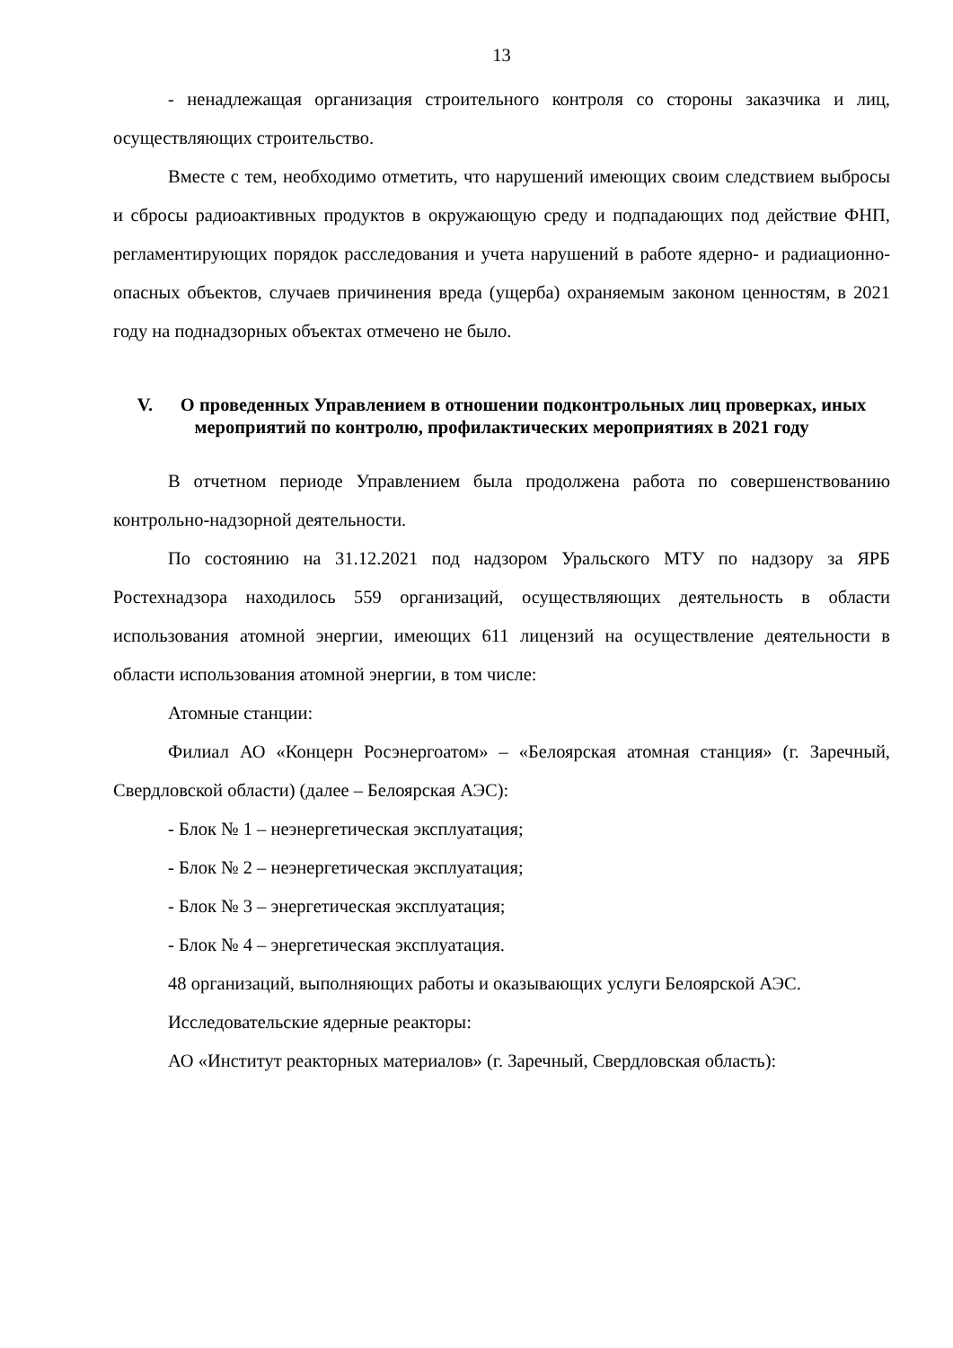13
- ненадлежащая организация строительного контроля со стороны заказчика и лиц, осуществляющих строительство.
Вместе с тем, необходимо отметить, что нарушений имеющих своим следствием выбросы и сбросы радиоактивных продуктов в окружающую среду и подпадающих под действие ФНП, регламентирующих порядок расследования и учета нарушений в работе ядерно- и радиационно-опасных объектов, случаев причинения вреда (ущерба) охраняемым законом ценностям, в 2021 году на поднадзорных объектах отмечено не было.
V. О проведенных Управлением в отношении подконтрольных лиц проверках, иных мероприятий по контролю, профилактических мероприятиях в 2021 году
В отчетном периоде Управлением была продолжена работа по совершенствованию контрольно-надзорной деятельности.
По состоянию на 31.12.2021 под надзором Уральского МТУ по надзору за ЯРБ Ростехнадзора находилось 559 организаций, осуществляющих деятельность в области использования атомной энергии, имеющих 611 лицензий на осуществление деятельности в области использования атомной энергии, в том числе:
Атомные станции:
Филиал АО «Концерн Росэнергоатом» – «Белоярская атомная станция» (г. Заречный, Свердловской области) (далее – Белоярская АЭС):
- Блок № 1 – неэнергетическая эксплуатация;
- Блок № 2 – неэнергетическая эксплуатация;
- Блок № 3 – энергетическая эксплуатация;
- Блок № 4 – энергетическая эксплуатация.
48 организаций, выполняющих работы и оказывающих услуги Белоярской АЭС.
Исследовательские ядерные реакторы:
АО «Институт реакторных материалов» (г. Заречный, Свердловская область):